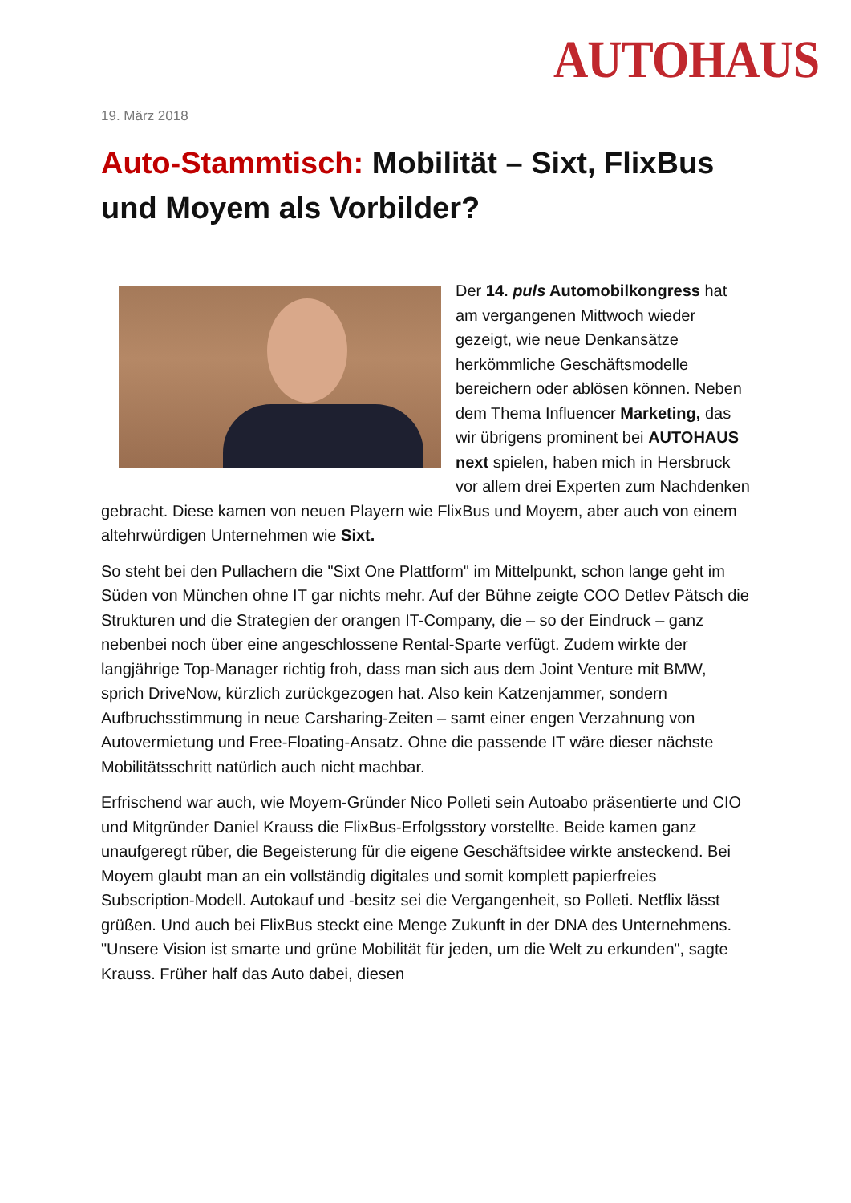AUTOHAUS
19. März 2018
Auto-Stammtisch: Mobilität – Sixt, FlixBus und Moyem als Vorbilder?
Der 14. puls Automobilkongress hat am vergangenen Mittwoch wieder gezeigt, wie neue Denkansätze herkömmliche Geschäftsmodelle bereichern oder ablösen können. Neben dem Thema Influencer Marketing, das wir übrigens prominent bei AUTOHAUS next spielen, haben mich in Hersbruck vor allem drei Experten zum Nachdenken gebracht. Diese kamen von neuen Playern wie FlixBus und Moyem, aber auch von einem altehrwürdigen Unternehmen wie Sixt.
So steht bei den Pullachern die "Sixt One Plattform" im Mittelpunkt, schon lange geht im Süden von München ohne IT gar nichts mehr. Auf der Bühne zeigte COO Detlev Pätsch die Strukturen und die Strategien der orangen IT-Company, die – so der Eindruck – ganz nebenbei noch über eine angeschlossene Rental-Sparte verfügt. Zudem wirkte der langjährige Top-Manager richtig froh, dass man sich aus dem Joint Venture mit BMW, sprich DriveNow, kürzlich zurückgezogen hat. Also kein Katzenjammer, sondern Aufbruchsstimmung in neue Carsharing-Zeiten – samt einer engen Verzahnung von Autovermietung und Free-Floating-Ansatz. Ohne die passende IT wäre dieser nächste Mobilitätsschritt natürlich auch nicht machbar.
Erfrischend war auch, wie Moyem-Gründer Nico Polleti sein Autoabo präsentierte und CIO und Mitgründer Daniel Krauss die FlixBus-Erfolgsstory vorstellte. Beide kamen ganz unaufgeregt rüber, die Begeisterung für die eigene Geschäftsidee wirkte ansteckend. Bei Moyem glaubt man an ein vollständig digitales und somit komplett papierfreies Subscription-Modell. Autokauf und -besitz sei die Vergangenheit, so Polleti. Netflix lässt grüßen. Und auch bei FlixBus steckt eine Menge Zukunft in der DNA des Unternehmens. "Unsere Vision ist smarte und grüne Mobilität für jeden, um die Welt zu erkunden", sagte Krauss. Früher half das Auto dabei, diesen